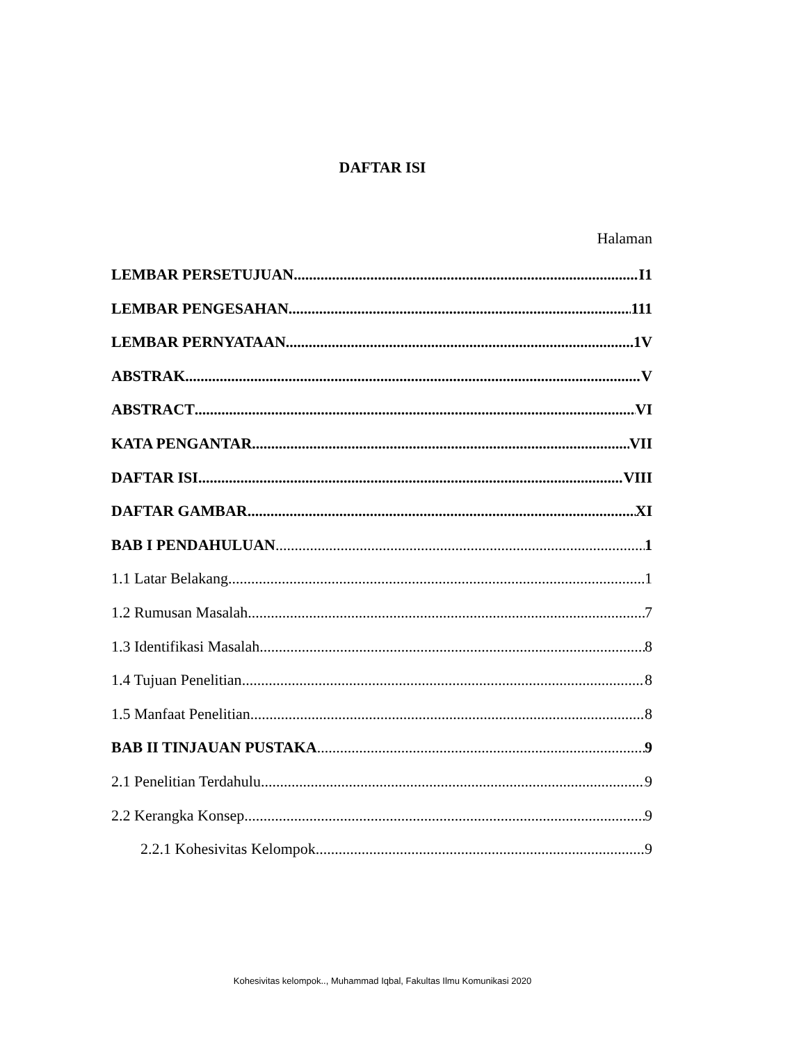DAFTAR ISI
Halaman
LEMBAR PERSETUJUAN I1
LEMBAR PENGESAHAN 111
LEMBAR PERNYATAAN 1V
ABSTRAK V
ABSTRACT VI
KATA PENGANTAR VII
DAFTAR ISI VIII
DAFTAR GAMBAR XI
BAB I PENDAHULUAN 1
1.1 Latar Belakang 1
1.2 Rumusan Masalah 7
1.3 Identifikasi Masalah 8
1.4 Tujuan Penelitian 8
1.5 Manfaat Penelitian 8
BAB II TINJAUAN PUSTAKA 9
2.1 Penelitian Terdahulu 9
2.2 Kerangka Konsep 9
2.2.1 Kohesivitas Kelompok 9
Kohesivitas kelompok.., Muhammad Iqbal, Fakultas Ilmu Komunikasi 2020